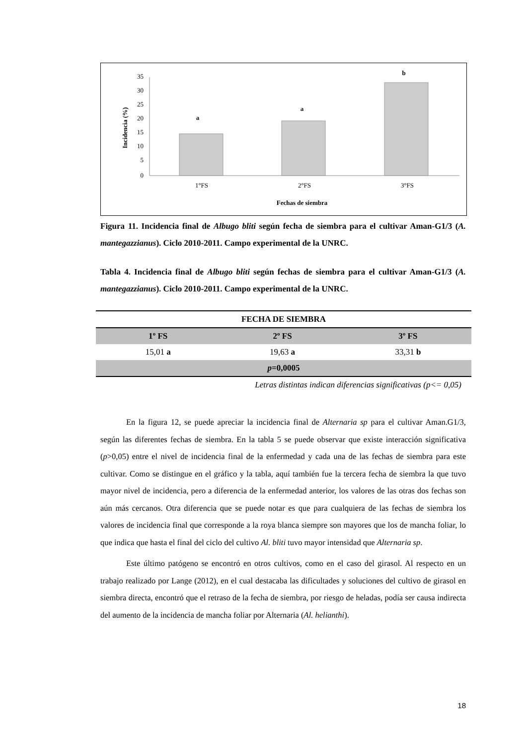35
30
25
20
15
10
5
0
a
a
b
1°FS
2°FS
3°FS
Fechas de siembra
Incidencia (%)
Figura 11. Incidencia final de Albugo bliti según fecha de siembra para el cultivar Aman-G1/3 (A. mantegazzianus). Ciclo 2010-2011. Campo experimental de la UNRC.
Tabla 4. Incidencia final de Albugo bliti según fechas de siembra para el cultivar Aman-G1/3 (A. mantegazzianus). Ciclo 2010-2011. Campo experimental de la UNRC.
| FECHA DE SIEMBRA | | |
| --- | --- | --- |
| 1º FS | 2º FS | 3º FS |
| 15,01 a | 19,63 a | 33,31 b |
| p =0,0005 | | |
| Letras distintas indican diferencias significativas (p<= 0,05) | | |
En la figura 12, se puede apreciar la incidencia final de Alternaria sp para el cultivar Aman.G1/3, según las diferentes fechas de siembra. En la tabla 5 se puede observar que existe interacción significativa (p>0,05) entre el nivel de incidencia final de la enfermedad y cada una de las fechas de siembra para este cultivar. Como se distingue en el gráfico y la tabla, aquí también fue la tercera fecha de siembra la que tuvo mayor nivel de incidencia, pero a diferencia de la enfermedad anterior, los valores de las otras dos fechas son aún más cercanos. Otra diferencia que se puede notar es que para cualquiera de las fechas de siembra los valores de incidencia final que corresponde a la roya blanca siempre son mayores que los de mancha foliar, lo que indica que hasta el final del ciclo del cultivo Al. bliti tuvo mayor intensidad que Alternaria sp.
Este último patógeno se encontró en otros cultivos, como en el caso del girasol. Al respecto en un trabajo realizado por Lange (2012), en el cual destacaba las dificultades y soluciones del cultivo de girasol en siembra directa, encontró que el retraso de la fecha de siembra, por riesgo de heladas, podía ser causa indirecta del aumento de la incidencia de mancha foliar por Alternaria (Al. helianthi).
18